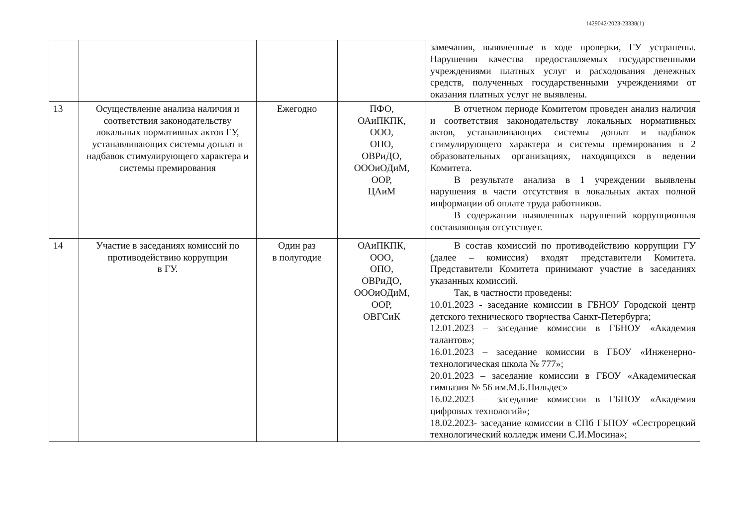1429042/2023-23338(1)
| | | | | замечания, выявленные в ходе проверки, ГУ устранены. Нарушения качества предоставляемых государственными учреждениями платных услуг и расходования денежных средств, полученных государственными учреждениями от оказания платных услуг не выявлены. |
| 13 | Осуществление анализа наличия и соответствия законодательству локальных нормативных актов ГУ, устанавливающих системы доплат и надбавок стимулирующего характера и системы премирования | Ежегодно | ПФО, ОАиПКПК, ООО, ОПО, ОВРиДО, ОООиОДиМ, ООР, ЦАиМ | В отчетном периоде Комитетом проведен анализ наличия и соответствия законодательству локальных нормативных актов, устанавливающих системы доплат и надбавок стимулирующего характера и системы премирования в 2 образовательных организациях, находящихся в ведении Комитета. В результате анализа в 1 учреждении выявлены нарушения в части отсутствия в локальных актах полной информации об оплате труда работников. В содержании выявленных нарушений коррупционная составляющая отсутствует. |
| 14 | Участие в заседаниях комиссий по противодействию коррупции в ГУ. | Один раз в полугодие | ОАиПКПК, ООО, ОПО, ОВРиДО, ОООиОДиМ, ООР, ОВГСиК | В состав комиссий по противодействию коррупции ГУ (далее – комиссия) входят представители Комитета. Представители Комитета принимают участие в заседаниях указанных комиссий. Так, в частности проведены: 10.01.2023 - заседание комиссии в ГБНОУ Городской центр детского технического творчества Санкт-Петербурга; 12.01.2023 – заседание комиссии в ГБНОУ «Академия талантов»; 16.01.2023 – заседание комиссии в ГБОУ «Инженерно-технологическая школа № 777»; 20.01.2023 – заседание комиссии в ГБОУ «Академическая гимназия № 56 им.М.Б.Пильдес» 16.02.2023 – заседание комиссии в ГБНОУ «Академия цифровых технологий»; 18.02.2023- заседание комиссии в СПб ГБПОУ «Сестрорецкий технологический колледж имени С.И.Мосина»; |